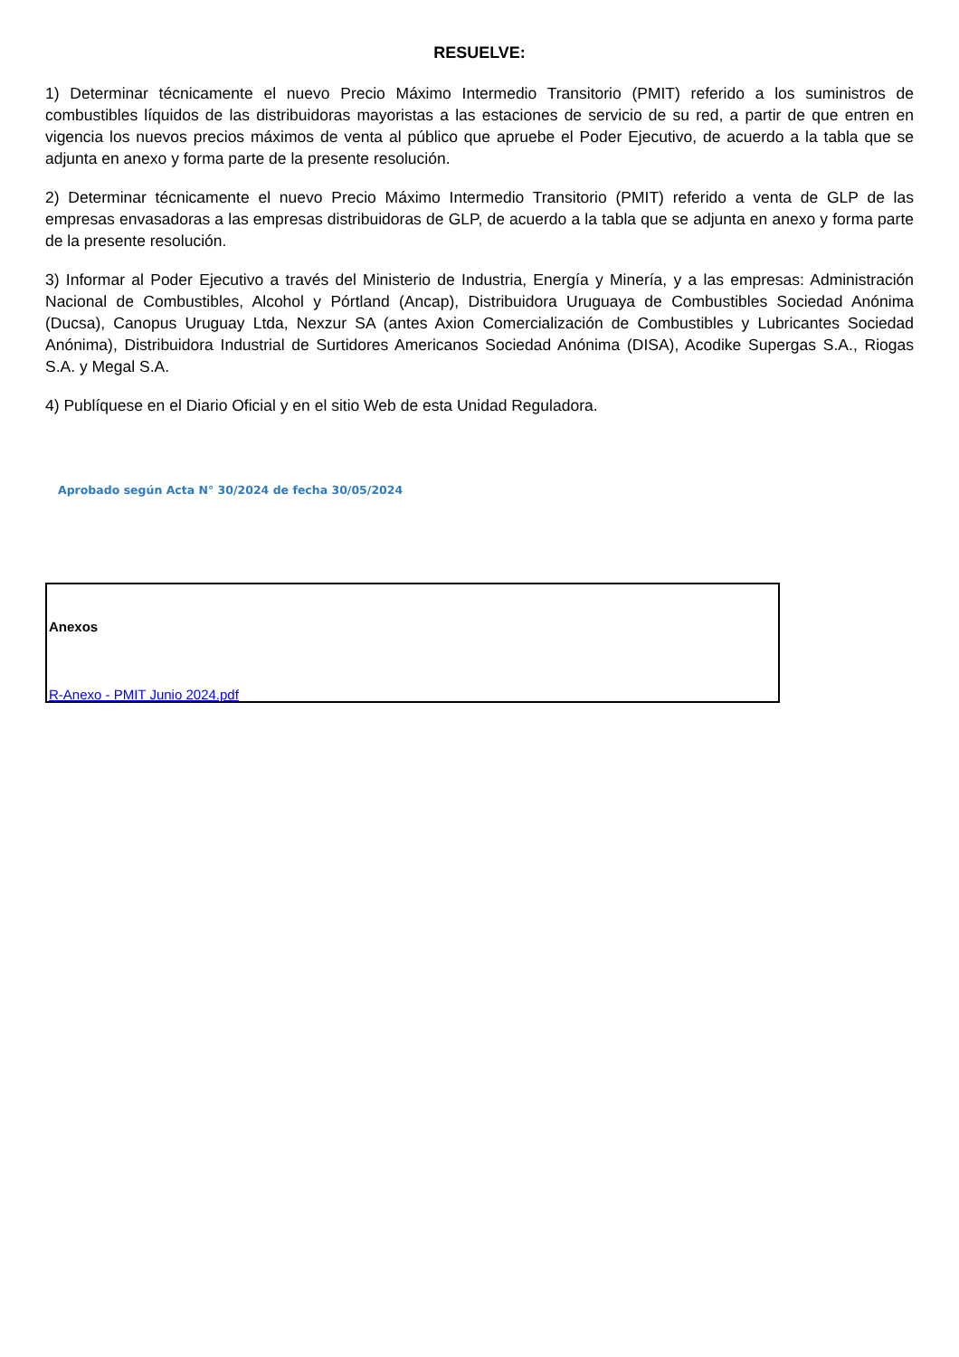RESUELVE:
1) Determinar técnicamente el nuevo Precio Máximo Intermedio Transitorio (PMIT) referido a los suministros de combustibles líquidos de las distribuidoras mayoristas a las estaciones de servicio de su red, a partir de que entren en vigencia los nuevos precios máximos de venta al público que apruebe el Poder Ejecutivo, de acuerdo a la tabla que se adjunta en anexo y forma parte de la presente resolución.
2) Determinar técnicamente el nuevo Precio Máximo Intermedio Transitorio (PMIT) referido a venta de GLP de las empresas envasadoras a las empresas distribuidoras de GLP, de acuerdo a la tabla que se adjunta en anexo y forma parte de la presente resolución.
3) Informar al Poder Ejecutivo a través del Ministerio de Industria, Energía y Minería, y a las empresas: Administración Nacional de Combustibles, Alcohol y Pórtland (Ancap), Distribuidora Uruguaya de Combustibles Sociedad Anónima (Ducsa), Canopus Uruguay Ltda, Nexzur SA (antes Axion Comercialización de Combustibles y Lubricantes Sociedad Anónima), Distribuidora Industrial de Surtidores Americanos Sociedad Anónima (DISA), Acodike Supergas S.A., Riogas S.A. y Megal S.A.
4) Publíquese en el Diario Oficial y en el sitio Web de esta Unidad Reguladora.
Aprobado según Acta N° 30/2024 de fecha 30/05/2024
Anexos
R-Anexo - PMIT Junio 2024.pdf